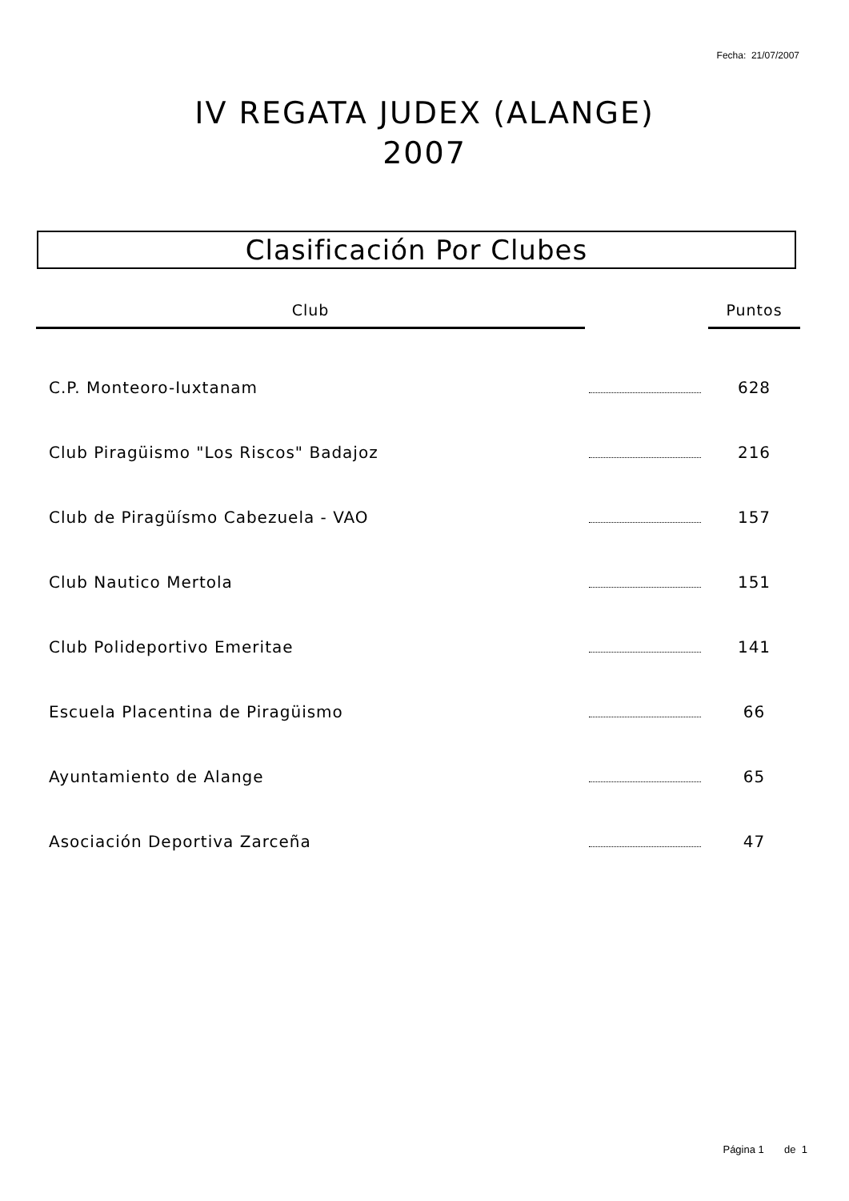Fecha: 21/07/2007
IV REGATA JUDEX (ALANGE)
2007
Clasificación Por Clubes
| Club | | Puntos |
| --- | --- | --- |
| C.P. Monteoro-Iuxtanam | | 628 |
| Club Piragüismo "Los Riscos" Badajoz | | 216 |
| Club de Piragüísmo Cabezuela - VAO | | 157 |
| Club Nautico Mertola | | 151 |
| Club Polideportivo Emeritae | | 141 |
| Escuela Placentina de Piragüismo | | 66 |
| Ayuntamiento de Alange | | 65 |
| Asociación Deportiva Zarceña | | 47 |
Página 1 de 1